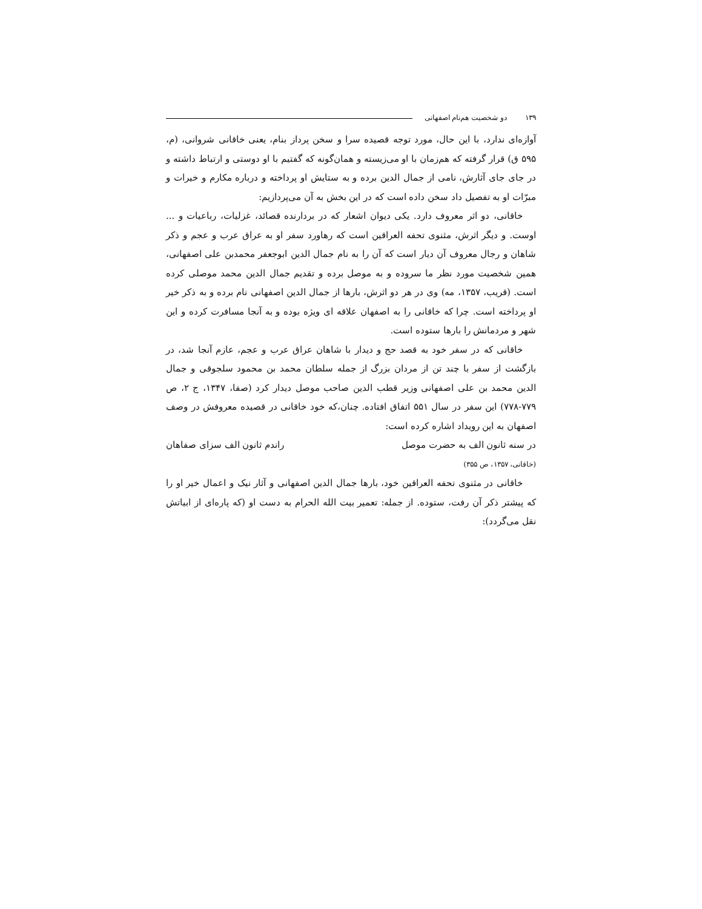۱۳۹ دو شخصیت هم‌نام اصفهانی
آوازه‌ای ندارد، با این حال، مورد توجه قصیده سرا و سخن پرداز بنام، یعنی خاقانی شروانی، (م، ۵۹۵ ق) قرار گرفته که هم‌زمان با او می‌زیسته و همان‌گونه که گفتیم با او دوستی و ارتباط داشته و در جای جای آثارش، نامی از جمال الدین برده و به ستایش او پرداخته و درباره مکارم و خیرات و مبرّات او به تفصیل داد سخن داده است که در این بخش به آن می‌پردازیم:
خاقانی، دو اثر معروف دارد. یکی دیوان اشعار که در بردارنده قصائد، غزلیات، رباعیات و ... اوست. و دیگر اثرش، مثنوی تحفه العراقین است که رهاورد سفر او به عراق عرب و عجم و ذکر شاهان و رجال معروف آن دیار است که آن را به نام جمال الدین ابوجعفر محمدبن علی اصفهانی، همین شخصیت مورد نظر ما سروده و به موصل برده و تقدیم جمال الدین محمد موصلی کرده است. (قریب، ۱۳۵۷، مه) وی در هر دو اثرش، بارها از جمال الدین اصفهانی نام برده و به ذکر خیر او پرداخته است. چرا که خاقانی را به اصفهان علاقه ای ویژه بوده و به آنجا مسافرت کرده و این شهر و مردمانش را بارها ستوده است.
خاقانی که در سفر خود به قصد حج و دیدار با شاهان عراق عرب و عجم، عازم آنجا شد، در بازگشت از سفر با چند تن از مردان بزرگ از جمله سلطان محمد بن محمود سلجوقی و جمال الدین محمد بن علی اصفهانی وزیر قطب الدین صاحب موصل دیدار کرد (صفا، ۱۳۴۷، ج ۲، ص ۷۷۹-۷۷۸) این سفر در سال ۵۵۱ اتفاق افتاده. چنان،که خود خاقانی در قصیده معروفش در وصف اصفهان به این رویداد اشاره کرده است:
در سنه ثانون الف به حضرت موصل راندم ثانون الف سزای صفاهان
(خاقانی، ۱۳۵۷، ص ۳۵۵)
خاقانی در مثنوی تحفه العراقین خود، بارها جمال الدین اصفهانی و آثار نیک و اعمال خیر او را که پیشتر ذکر آن رفت، ستوده. از جمله: تعمیر بیت الله الحرام به دست او (که پاره‌ای از ابیاتش نقل می‌گردد):